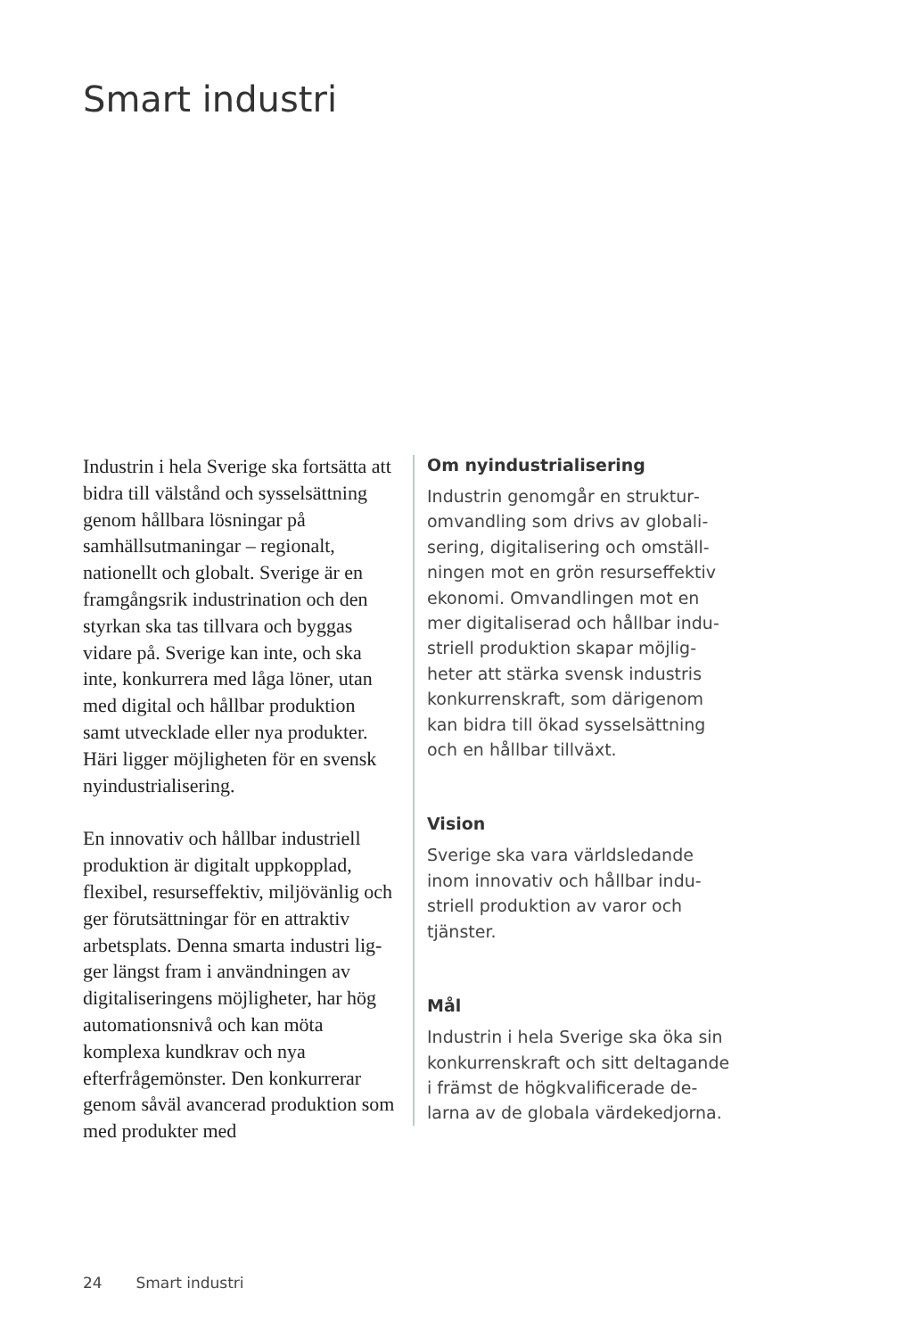Smart industri
Industrin i hela Sverige ska fort­sätta att bidra till välstånd och sysselsättning genom hållbara lös­ningar på samhällsutmaningar – regionalt, nationellt och globalt. Sverige är en framgångsrik indu­strination och den styrkan ska tas tillvara och byggas vidare på. Sve­rige kan inte, och ska inte, kon­kurrera med låga löner, utan med digital och hållbar produktion samt utvecklade eller nya produk­ter. Häri ligger möjligheten för en svensk nyindustrialisering.
En innovativ och hållbar indu­striell produktion är digitalt upp­kopplad, flexibel, resurseffektiv, miljövänlig och ger förutsätt­ningar för en attraktiv arbets­plats. Denna smarta industri lig­ger längst fram i användningen av digitaliseringens möjligheter, har hög automationsnivå och kan möta komplexa kundkrav och nya efterfrågemönster. Den konkur­rerar genom såväl avancerad pro­duktion som med produkter med
Om nyindustrialisering
Industrin genomgår en struktur­omvandling som drivs av globali­sering, digitalisering och omställ­ningen mot en grön resurseffektiv ekonomi. Omvandlingen mot en mer digitaliserad och hållbar indu­striell produktion skapar möjlig­heter att stärka svensk industris konkurrenskraft, som därigenom kan bidra till ökad sysselsättning och en hållbar tillväxt.
Vision
Sverige ska vara världsledande inom innovativ och hållbar indu­striell produktion av varor och tjänster.
Mål
Industrin i hela Sverige ska öka sin konkurrenskraft och sitt deltagan­de i främst de högkvalificerade de­larna av de globala värdekedjorna.
24 Smart industri